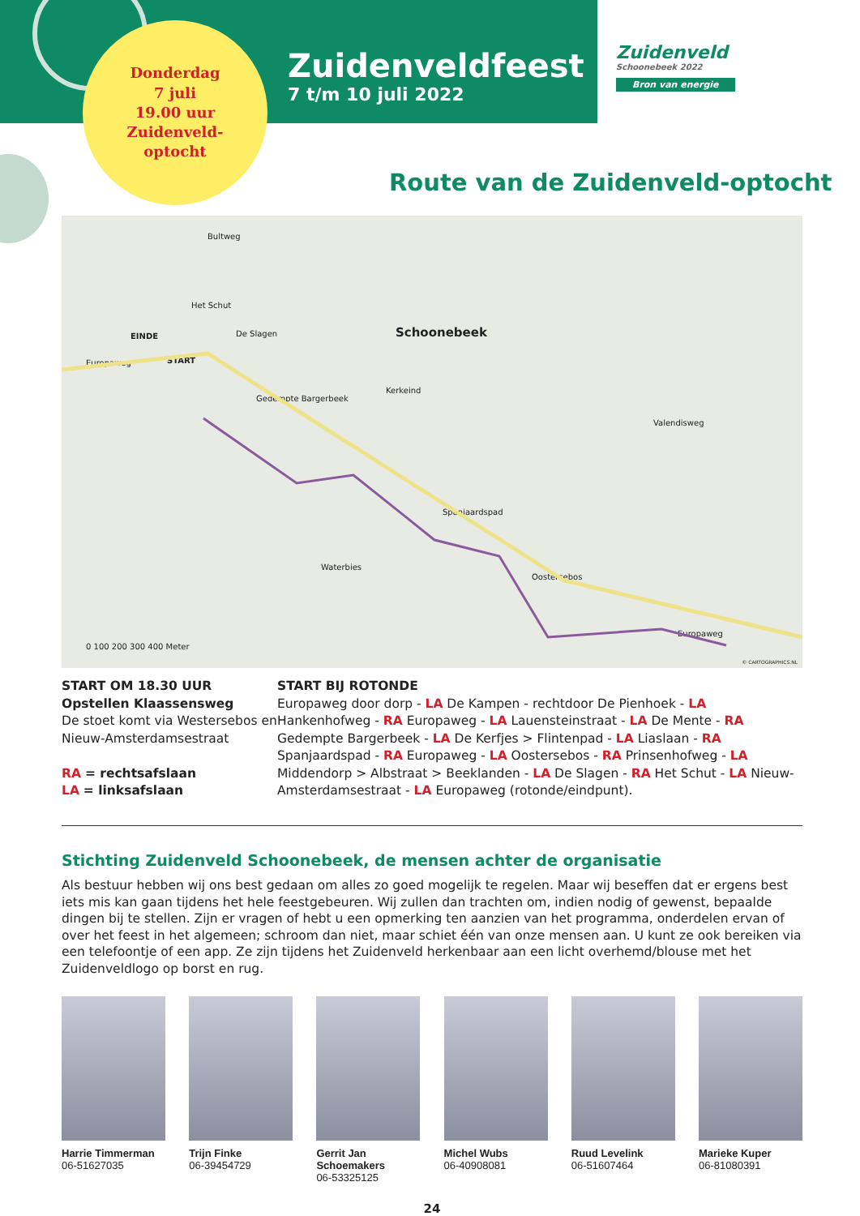Donderdag
7 juli
19.00 uur
Zuidenveld-
optocht
Zuidenveldfeest
7 t/m 10 juli 2022
Zuidenveld
Schoonebeek 2022
Bron van energie
Route van de Zuidenveld-optocht
Schoonebeek EINDE
START Europaweg
Bultweg
Het Schut
De Slagen
Gedempte Bargerbeek
Kerkeind
Spanjaardspad
Waterbies
Oostersebos
Valendisweg
Europaweg
0 100 200 300 400 Meter
© CARTOGRAPHICS.NL
START OM 18.30 UUR
Opstellen Klaassensweg
De stoet komt via Westersebos en Nieuw-Amsterdamsestraat
RA = rechtsafslaan
LA = linksafslaan
START BIJ ROTONDE
Europaweg door dorp - LA De Kampen - rechtdoor De Pienhoek - LA Hankenhofweg - RA Europaweg - LA Lauensteinstraat - LA De Mente - RA Gedempte Bargerbeek - LA De Kerfjes > Flintenpad - LA Liaslaan - RA Spanjaardspad - RA Europaweg - LA Oostersebos - RA Prinsenhofweg - LA Middendorp > Albstraat > Beeklanden - LA De Slagen - RA Het Schut - LA Nieuw-Amsterdamsestraat - LA Europaweg (rotonde/eindpunt).
Stichting Zuidenveld Schoonebeek, de mensen achter de organisatie
Als bestuur hebben wij ons best gedaan om alles zo goed mogelijk te regelen. Maar wij beseffen dat er ergens best iets mis kan gaan tijdens het hele feestgebeuren. Wij zullen dan trachten om, indien nodig of gewenst, bepaalde dingen bij te stellen. Zijn er vragen of hebt u een opmerking ten aanzien van het programma, onderdelen ervan of over het feest in het algemeen; schroom dan niet, maar schiet één van onze mensen aan. U kunt ze ook bereiken via een telefoontje of een app. Ze zijn tijdens het Zuidenveld herkenbaar aan een licht overhemd/blouse met het Zuidenveldlogo op borst en rug.
Harrie Timmerman
06-51627035
Trijn Finke
06-39454729
Gerrit Jan Schoemakers
06-53325125
Michel Wubs
06-40908081
Ruud Levelink
06-51607464
Marieke Kuper
06-81080391
24